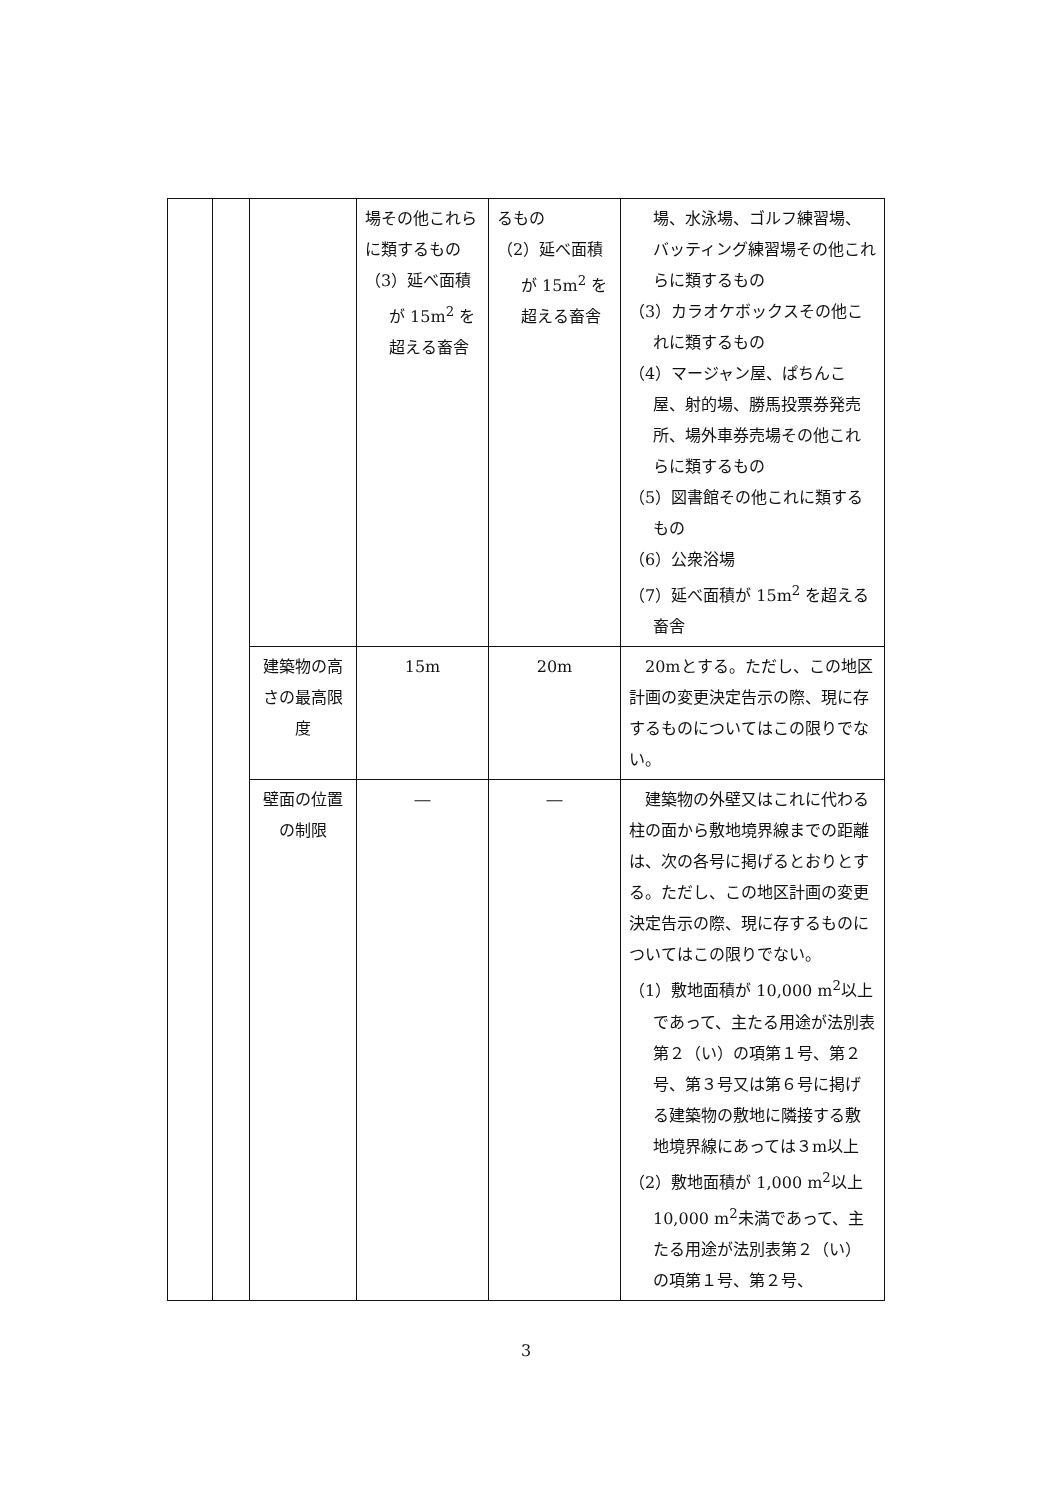| | | | 場その他これらに類するもの （3）延べ面積が 15m<sup>2</sup> を超える畜舎 | るもの （2）延べ面積が 15m<sup>2</sup> を超える畜舎 | 場、水泳場、ゴルフ練習場、バッティング練習場その他これらに類するもの （3）カラオケボックスその他これに類するもの （4）マージャン屋、ぱちんこ屋、射的場、勝馬投票券発売所、場外車券売場その他これらに類するもの （5）図書館その他これに類するもの （6）公衆浴場 （7）延べ面積が 15m<sup>2</sup> を超える畜舎 |
| | | 建築物の高さの最高限度 | 15m | 20m | 20mとする。ただし、この地区計画の変更決定告示の際、現に存するものについてはこの限りでない。 |
| | | 壁面の位置の制限 | ― | ― | 建築物の外壁又はこれに代わる柱の面から敷地境界線までの距離は、次の各号に掲げるとおりとする。ただし、この地区計画の変更決定告示の際、現に存するものについてはこの限りでない。 （1）敷地面積が 10,000 m<sup>2</sup>以上であって、主たる用途が法別表第２（い）の項第１号、第２号、第３号又は第６号に掲げる建築物の敷地に隣接する敷地境界線にあっては３m以上 （2）敷地面積が 1,000 m<sup>2</sup>以上 10,000 m<sup>2</sup>未満であって、主たる用途が法別表第２（い）の項第１号、第２号、 |
3